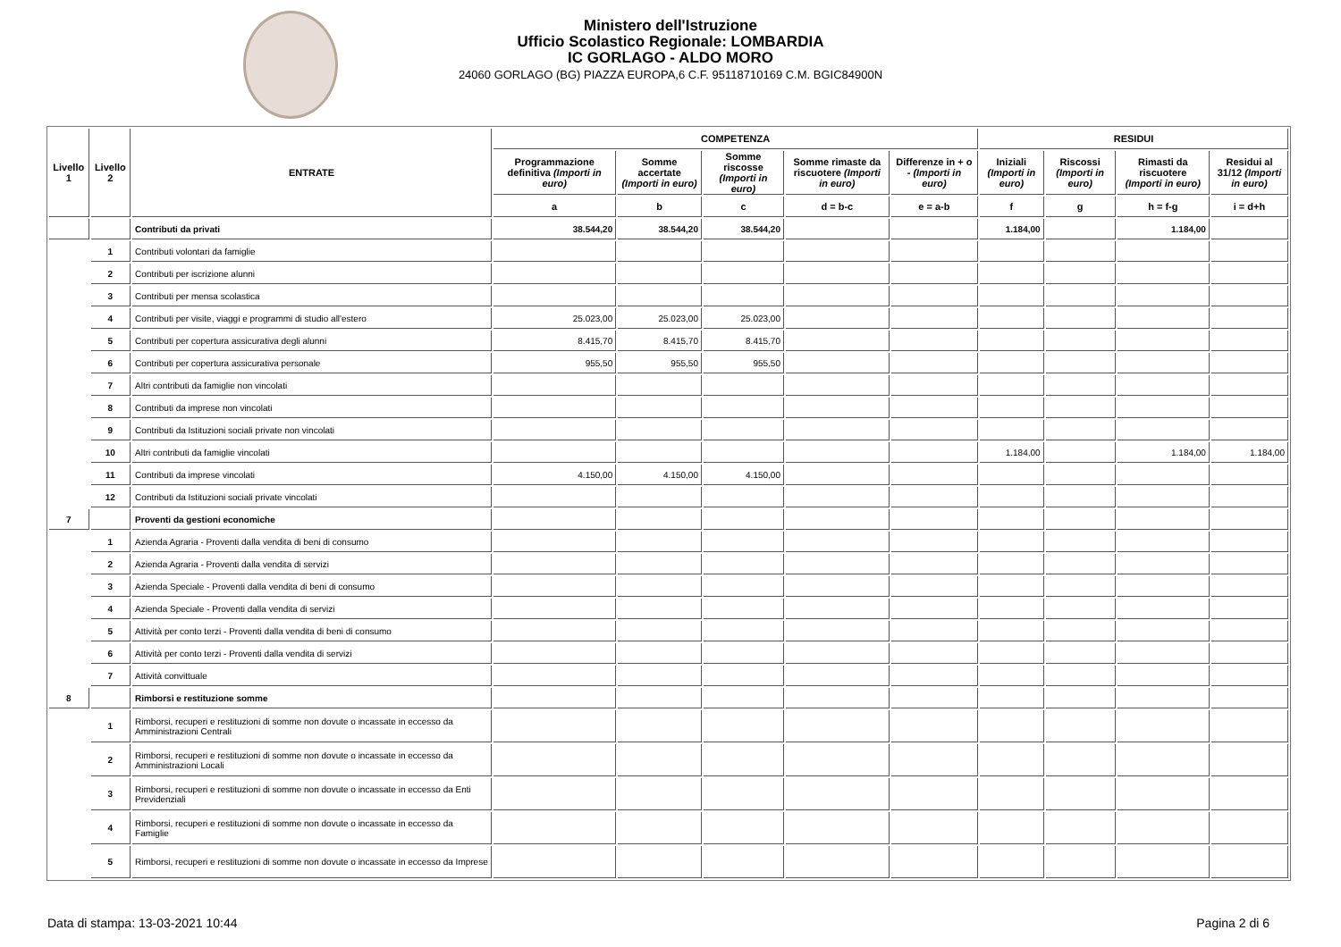Ministero dell'Istruzione
Ufficio Scolastico Regionale: LOMBARDIA
IC GORLAGO - ALDO MORO
24060 GORLAGO (BG) PIAZZA EUROPA,6 C.F. 95118710169 C.M. BGIC84900N
| Livello 1 | Livello 2 | ENTRATE | COMPETENZA | | | | | RESIDUI | | | |
| --- | --- | --- | --- | --- | --- | --- | --- | --- | --- | --- | --- |
| | | | Programmazione definitiva (Importi in euro) | Somme accertate (Importi in euro) | Somme riscosse (Importi in euro) | Somme rimaste da riscuotere (Importi in euro) | Differenze in + o - (Importi in euro) | Iniziali (Importi in euro) | Riscossi (Importi in euro) | Rimasti da riscuotere (Importi in euro) | Residui al 31/12 (Importi in euro) |
| | | | a | b | c | d = b-c | e = a-b | f | g | h = f-g | i = d+h |
| | | Contributi da privati | 38.544,20 | 38.544,20 | 38.544,20 | | | 1.184,00 | | 1.184,00 | |
| | 1 | Contributi volontari da famiglie | | | | | | | | | |
| | 2 | Contributi per iscrizione alunni | | | | | | | | | |
| | 3 | Contributi per mensa scolastica | | | | | | | | | |
| | 4 | Contributi per visite, viaggi e programmi di studio all'estero | 25.023,00 | 25.023,00 | 25.023,00 | | | | | | |
| | 5 | Contributi per copertura assicurativa degli alunni | 8.415,70 | 8.415,70 | 8.415,70 | | | | | | |
| | 6 | Contributi per copertura assicurativa personale | 955,50 | 955,50 | 955,50 | | | | | | |
| | 7 | Altri contributi da famiglie non vincolati | | | | | | | | | |
| | 8 | Contributi da imprese non vincolati | | | | | | | | | |
| | 9 | Contributi da Istituzioni sociali private non vincolati | | | | | | | | | |
| | 10 | Altri contributi da famiglie vincolati | | | | | | 1.184,00 | | 1.184,00 | 1.184,00 |
| | 11 | Contributi da imprese vincolati | 4.150,00 | 4.150,00 | 4.150,00 | | | | | | |
| | 12 | Contributi da Istituzioni sociali private vincolati | | | | | | | | | |
| 7 | | Proventi da gestioni economiche | | | | | | | | | |
| | 1 | Azienda Agraria - Proventi dalla vendita di beni di consumo | | | | | | | | | |
| | 2 | Azienda Agraria - Proventi dalla vendita di servizi | | | | | | | | | |
| | 3 | Azienda Speciale - Proventi dalla vendita di beni di consumo | | | | | | | | | |
| | 4 | Azienda Speciale - Proventi dalla vendita di servizi | | | | | | | | | |
| | 5 | Attività per conto terzi - Proventi dalla vendita di beni di consumo | | | | | | | | | |
| | 6 | Attività per conto terzi - Proventi dalla vendita di servizi | | | | | | | | | |
| | 7 | Attività convittuale | | | | | | | | | |
| 8 | | Rimborsi e restituzione somme | | | | | | | | | |
| | 1 | Rimborsi, recuperi e restituzioni di somme non dovute o incassate in eccesso da Amministrazioni Centrali | | | | | | | | | |
| | 2 | Rimborsi, recuperi e restituzioni di somme non dovute o incassate in eccesso da Amministrazioni Locali | | | | | | | | | |
| | 3 | Rimborsi, recuperi e restituzioni di somme non dovute o incassate in eccesso da Enti Previdenziali | | | | | | | | | |
| | 4 | Rimborsi, recuperi e restituzioni di somme non dovute o incassate in eccesso da Famiglie | | | | | | | | | |
| | 5 | Rimborsi, recuperi e restituzioni di somme non dovute o incassate in eccesso da Imprese | | | | | | | | | |
Data di stampa: 13-03-2021 10:44 Pagina 2 di 6